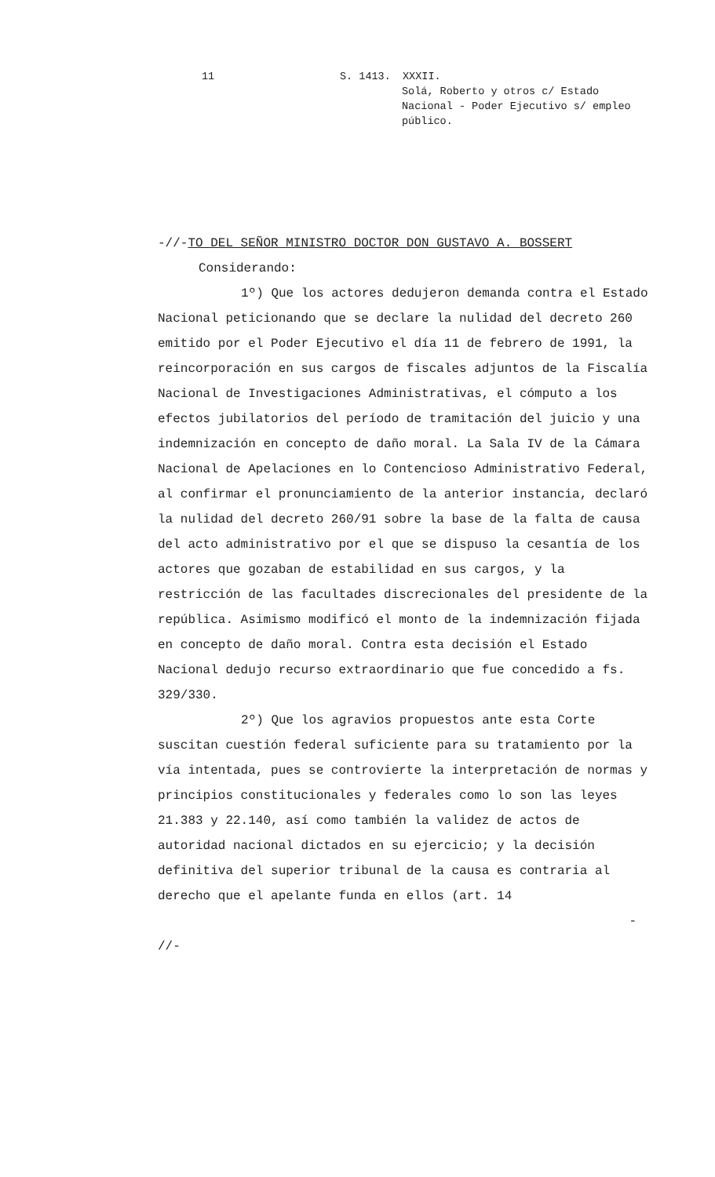11 S. 1413. XXXII.
Solá, Roberto y otros c/ Estado Nacional - Poder Ejecutivo s/ empleo público.
-//-TO DEL SEÑOR MINISTRO DOCTOR DON GUSTAVO A. BOSSERT
Considerando:
1º) Que los actores dedujeron demanda contra el Estado Nacional peticionando que se declare la nulidad del decreto 260 emitido por el Poder Ejecutivo el día 11 de febrero de 1991, la reincorporación en sus cargos de fiscales adjuntos de la Fiscalía Nacional de Investigaciones Administrativas, el cómputo a los efectos jubilatorios del período de tramitación del juicio y una indemnización en concepto de daño moral. La Sala IV de la Cámara Nacional de Apelaciones en lo Contencioso Administrativo Federal, al confirmar el pronunciamiento de la anterior instancia, declaró la nulidad del decreto 260/91 sobre la base de la falta de causa del acto administrativo por el que se dispuso la cesantía de los actores que gozaban de estabilidad en sus cargos, y la restricción de las facultades discrecionales del presidente de la república. Asimismo modificó el monto de la indemnización fijada en concepto de daño moral. Contra esta decisión el Estado Nacional dedujo recurso extraordinario que fue concedido a fs. 329/330.
2º) Que los agravios propuestos ante esta Corte suscitan cuestión federal suficiente para su tratamiento por la vía intentada, pues se controvierte la interpretación de normas y principios constitucionales y federales como lo son las leyes 21.383 y 22.140, así como también la validez de actos de autoridad nacional dictados en su ejercicio; y la decisión definitiva del superior tribunal de la causa es contraria al derecho que el apelante funda en ellos (art. 14
-
//-